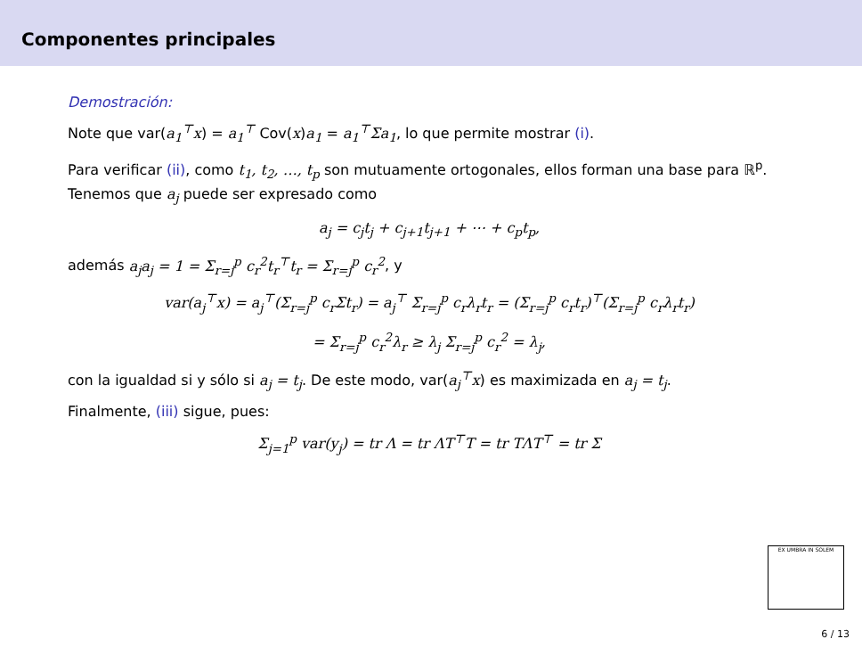Componentes principales
Demostración:
Note que var(a<sub>1</sub><sup>⊤</sup>x) = a<sub>1</sub><sup>⊤</sup> Cov(x)a<sub>1</sub> = a<sub>1</sub><sup>⊤</sup>Σa<sub>1</sub>, lo que permite mostrar (i).
Para verificar (ii), como t<sub>1</sub>, t<sub>2</sub>, …, t<sub>p</sub> son mutuamente ortogonales, ellos forman una base para ℝ<sup>p</sup>. Tenemos que a<sub>j</sub> puede ser expresado como
a<sub>j</sub> = c<sub>j</sub>t<sub>j</sub> + c<sub>j+1</sub>t<sub>j+1</sub> + ⋯ + c<sub>p</sub>t<sub>p</sub>,
además a<sub>j</sub>a<sub>j</sub> = 1 = Σ<sub>r=j</sub><sup>p</sup> c<sub>r</sub><sup>2</sup>t<sub>r</sub><sup>⊤</sup>t<sub>r</sub> = Σ<sub>r=j</sub><sup>p</sup> c<sub>r</sub><sup>2</sup>, y
var(a<sub>j</sub><sup>⊤</sup>x) = a<sub>j</sub><sup>⊤</sup>(Σ<sub>r=j</sub><sup>p</sup> c<sub>r</sub>Σt<sub>r</sub>) = a<sub>j</sub><sup>⊤</sup> Σ<sub>r=j</sub><sup>p</sup> c<sub>r</sub>λ<sub>r</sub>t<sub>r</sub> = (Σ<sub>r=j</sub><sup>p</sup> c<sub>r</sub>t<sub>r</sub>)<sup>⊤</sup>(Σ<sub>r=j</sub><sup>p</sup> c<sub>r</sub>λ<sub>r</sub>t<sub>r</sub>)
= Σ<sub>r=j</sub><sup>p</sup> c<sub>r</sub><sup>2</sup>λ<sub>r</sub> ≥ λ<sub>j</sub> Σ<sub>r=j</sub><sup>p</sup> c<sub>r</sub><sup>2</sup> = λ<sub>j</sub>,
con la igualdad si y sólo si a<sub>j</sub> = t<sub>j</sub>. De este modo, var(a<sub>j</sub><sup>⊤</sup>x) es maximizada en a<sub>j</sub> = t<sub>j</sub>.
Finalmente, (iii) sigue, pues:
Σ<sub>j=1</sub><sup>p</sup> var(y<sub>j</sub>) = tr Λ = tr ΛT<sup>⊤</sup>T = tr TΛT<sup>⊤</sup> = tr Σ
EX UMBRA IN SOLEM
6 / 13